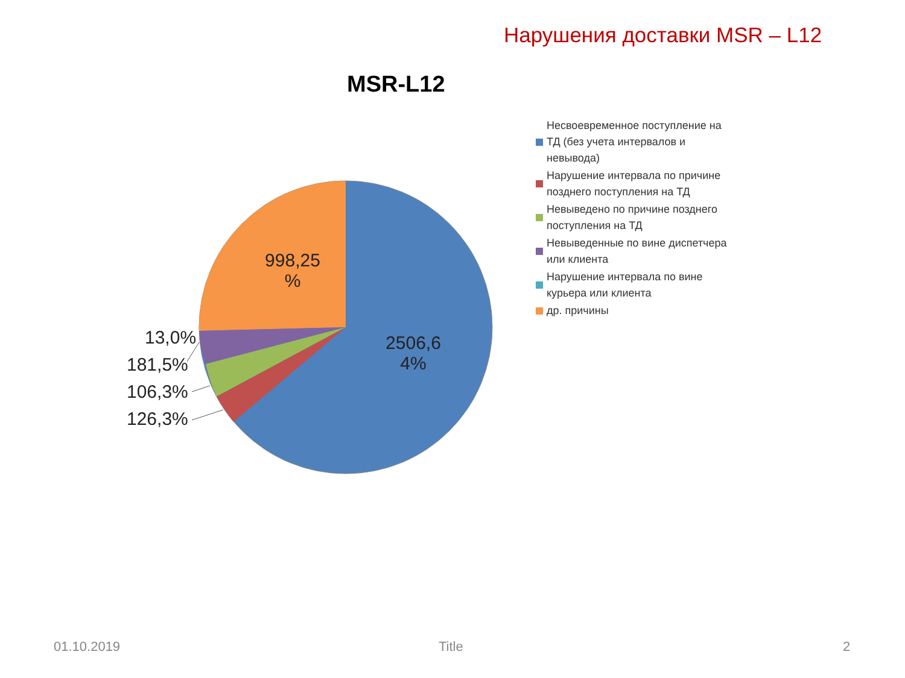Нарушения доставки MSR – L12
MSR-L12
998,25
%
2506,6
4%
13,0%
181,5%
106,3%
126,3%
Несвоевременное поступление на ТД (без учета интервалов и невывода)
Нарушение интервала по причине позднего поступления на ТД
Невыведено по причине позднего поступления на ТД
Невыведенные по вине диспетчера или клиента
Нарушение интервала по вине курьера или клиента
др. причины
01.10.2019 Title 2